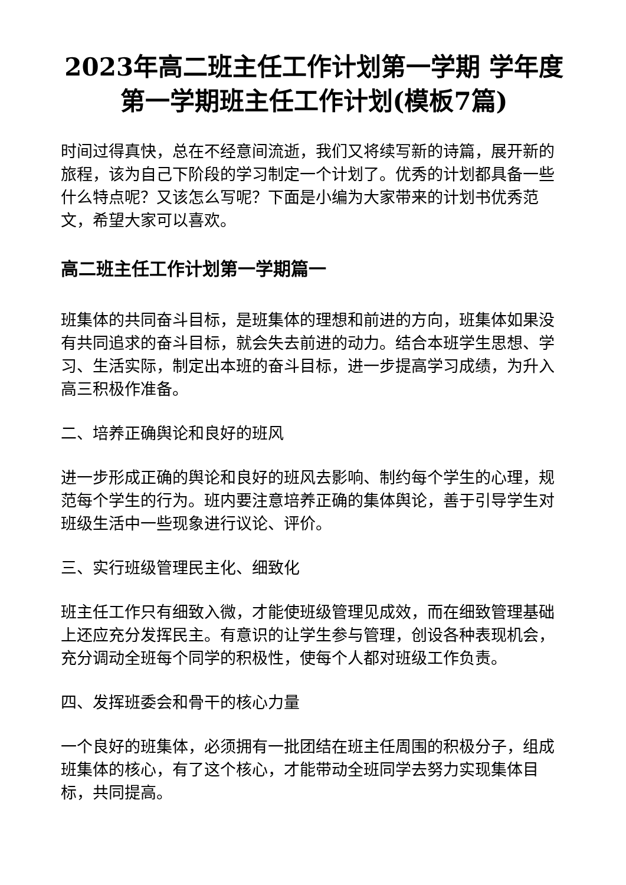2023年高二班主任工作计划第一学期 学年度第一学期班主任工作计划(模板7篇)
时间过得真快，总在不经意间流逝，我们又将续写新的诗篇，展开新的旅程，该为自己下阶段的学习制定一个计划了。优秀的计划都具备一些什么特点呢？又该怎么写呢？下面是小编为大家带来的计划书优秀范文，希望大家可以喜欢。
高二班主任工作计划第一学期篇一
班集体的共同奋斗目标，是班集体的理想和前进的方向，班集体如果没有共同追求的奋斗目标，就会失去前进的动力。结合本班学生思想、学习、生活实际，制定出本班的奋斗目标，进一步提高学习成绩，为升入高三积极作准备。
二、培养正确舆论和良好的班风
进一步形成正确的舆论和良好的班风去影响、制约每个学生的心理，规范每个学生的行为。班内要注意培养正确的集体舆论，善于引导学生对班级生活中一些现象进行议论、评价。
三、实行班级管理民主化、细致化
班主任工作只有细致入微，才能使班级管理见成效，而在细致管理基础上还应充分发挥民主。有意识的让学生参与管理，创设各种表现机会，充分调动全班每个同学的积极性，使每个人都对班级工作负责。
四、发挥班委会和骨干的核心力量
一个良好的班集体，必须拥有一批团结在班主任周围的积极分子，组成班集体的核心，有了这个核心，才能带动全班同学去努力实现集体目标，共同提高。